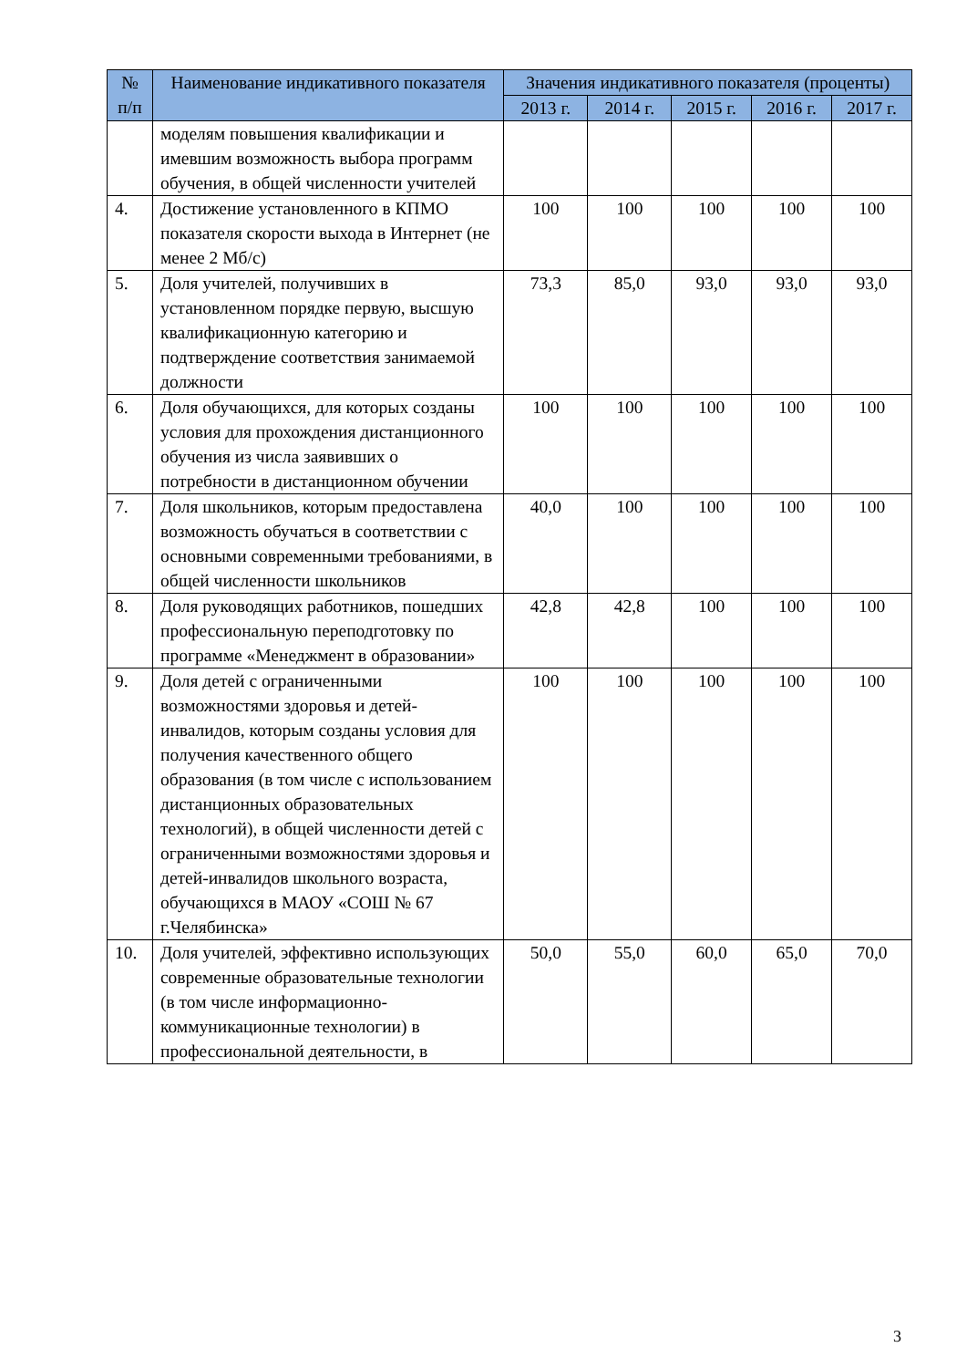| № п/п | Наименование индикативного показателя | Значения индикативного показателя (проценты) | | | | |
| --- | --- | --- | --- | --- | --- | --- |
| | | 2013 г. | 2014 г. | 2015 г. | 2016 г. | 2017 г. |
| | моделям повышения квалификации и имевшим возможность выбора программ обучения, в общей численности учителей | | | | | |
| 4. | Достижение установленного в КПМО показателя скорости выхода в Интернет (не менее 2 Мб/с) | 100 | 100 | 100 | 100 | 100 |
| 5. | Доля учителей, получивших в установленном порядке первую, высшую квалификационную категорию и подтверждение соответствия занимаемой должности | 73,3 | 85,0 | 93,0 | 93,0 | 93,0 |
| 6. | Доля обучающихся, для которых созданы условия для прохождения дистанционного обучения из числа заявивших о потребности в дистанционном обучении | 100 | 100 | 100 | 100 | 100 |
| 7. | Доля школьников, которым предоставлена возможность обучаться в соответствии с основными современными требованиями, в общей численности школьников | 40,0 | 100 | 100 | 100 | 100 |
| 8. | Доля руководящих работников, пошедших профессиональную переподготовку по программе «Менеджмент в образовании» | 42,8 | 42,8 | 100 | 100 | 100 |
| 9. | Доля детей с ограниченными возможностями здоровья и детей-инвалидов, которым созданы условия для получения качественного общего образования (в том числе с использованием дистанционных образовательных технологий), в общей численности детей с ограниченными возможностями здоровья и детей-инвалидов школьного возраста, обучающихся в МАОУ «СОШ № 67 г.Челябинска» | 100 | 100 | 100 | 100 | 100 |
| 10. | Доля учителей, эффективно использующих современные образовательные технологии (в том числе информационно-коммуникационные технологии) в профессиональной деятельности, в | 50,0 | 55,0 | 60,0 | 65,0 | 70,0 |
3